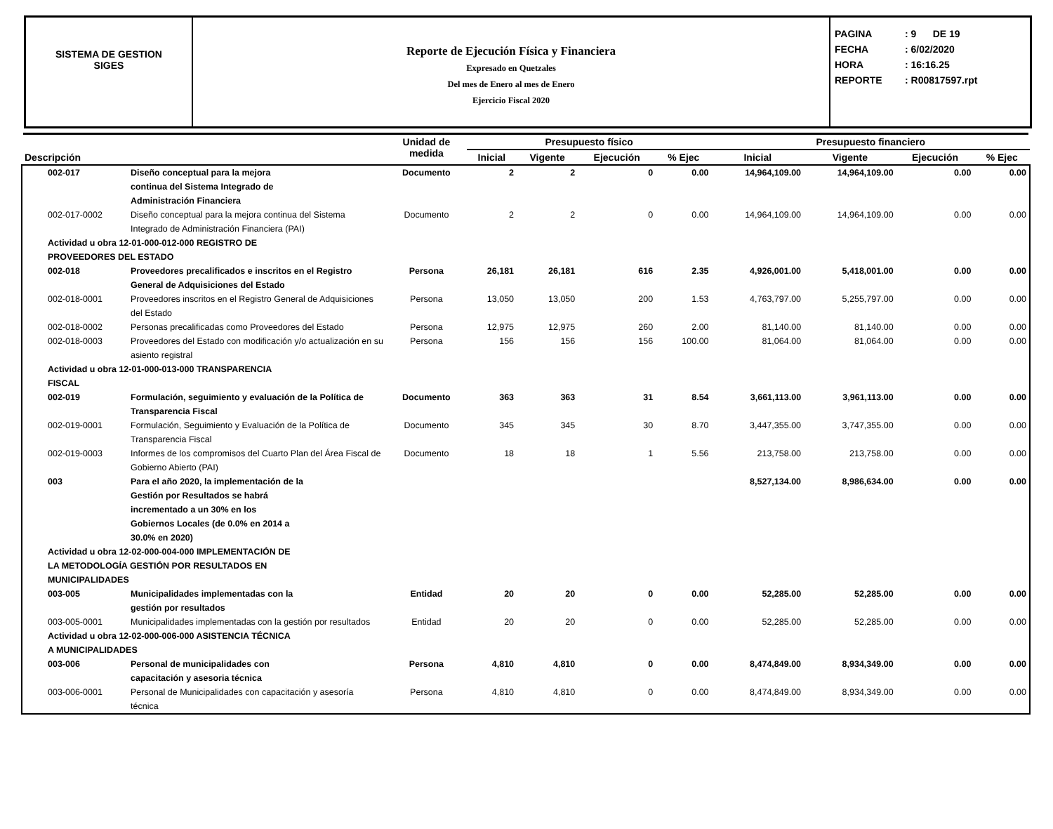SISTEMA DE GESTION
SIGES
Reporte de Ejecución Física y Financiera
Expresado en Quetzales
Del mes de Enero al mes de Enero
Ejercicio Fiscal 2020
PAGINA: 9 DE 19
FECHA: 6/02/2020
HORA: 16:16.25
REPORTE: R00817597.rpt
| Descripción | | Unidad de medida | Presupuesto físico | | | | Presupuesto financiero | | | |
| --- | --- | --- | --- | --- | --- | --- | --- | --- | --- | --- |
| | | | Inicial | Vigente | Ejecución | % Ejec | Inicial | Vigente | Ejecución | % Ejec |
| 002-017 | Diseño conceptual para la mejora continua del Sistema Integrado de Administración Financiera | Documento | 2 | 2 | 0 | 0.00 | 14,964,109.00 | 14,964,109.00 | 0.00 | 0.00 |
| 002-017-0002 | Diseño conceptual para la mejora continua del Sistema Integrado de Administración Financiera (PAI) | Documento | 2 | 2 | 0 | 0.00 | 14,964,109.00 | 14,964,109.00 | 0.00 | 0.00 |
| Actividad u obra 12-01-000-012-000 REGISTRO DE PROVEEDORES DEL ESTADO | | | | | | | | | | |
| 002-018 | Proveedores precalificados e inscritos en el Registro General de Adquisiciones del Estado | Persona | 26,181 | 26,181 | 616 | 2.35 | 4,926,001.00 | 5,418,001.00 | 0.00 | 0.00 |
| 002-018-0001 | Proveedores inscritos en el Registro General de Adquisiciones del Estado | Persona | 13,050 | 13,050 | 200 | 1.53 | 4,763,797.00 | 5,255,797.00 | 0.00 | 0.00 |
| 002-018-0002 | Personas precalificadas como Proveedores del Estado | Persona | 12,975 | 12,975 | 260 | 2.00 | 81,140.00 | 81,140.00 | 0.00 | 0.00 |
| 002-018-0003 | Proveedores del Estado con modificación y/o actualización en su asiento registral | Persona | 156 | 156 | 156 | 100.00 | 81,064.00 | 81,064.00 | 0.00 | 0.00 |
| Actividad u obra 12-01-000-013-000 TRANSPARENCIA FISCAL | | | | | | | | | | |
| 002-019 | Formulación, seguimiento y evaluación de la Política de Transparencia Fiscal | Documento | 363 | 363 | 31 | 8.54 | 3,661,113.00 | 3,961,113.00 | 0.00 | 0.00 |
| 002-019-0001 | Formulación, Seguimiento y Evaluación de la Política de Transparencia Fiscal | Documento | 345 | 345 | 30 | 8.70 | 3,447,355.00 | 3,747,355.00 | 0.00 | 0.00 |
| 002-019-0003 | Informes de los compromisos del Cuarto Plan del Área Fiscal de Gobierno Abierto (PAI) | Documento | 18 | 18 | 1 | 5.56 | 213,758.00 | 213,758.00 | 0.00 | 0.00 |
| 003 | Para el año 2020, la implementación de la Gestión por Resultados se habrá incrementado a un 30% en los Gobiernos Locales (de 0.0% en 2014 a 30.0% en 2020) | | | | | | 8,527,134.00 | 8,986,634.00 | 0.00 | 0.00 |
| Actividad u obra 12-02-000-004-000 IMPLEMENTACIÓN DE LA METODOLOGÍA GESTIÓN POR RESULTADOS EN MUNICIPALIDADES | | | | | | | | | | |
| 003-005 | Municipalidades implementadas con la gestión por resultados | Entidad | 20 | 20 | 0 | 0.00 | 52,285.00 | 52,285.00 | 0.00 | 0.00 |
| 003-005-0001 | Municipalidades implementadas con la gestión por resultados | Entidad | 20 | 20 | 0 | 0.00 | 52,285.00 | 52,285.00 | 0.00 | 0.00 |
| Actividad u obra 12-02-000-006-000 ASISTENCIA TÉCNICA A MUNICIPALIDADES | | | | | | | | | | |
| 003-006 | Personal de municipalidades con capacitación y asesoria técnica | Persona | 4,810 | 4,810 | 0 | 0.00 | 8,474,849.00 | 8,934,349.00 | 0.00 | 0.00 |
| 003-006-0001 | Personal de Municipalidades con capacitación y asesoría técnica | Persona | 4,810 | 4,810 | 0 | 0.00 | 8,474,849.00 | 8,934,349.00 | 0.00 | 0.00 |